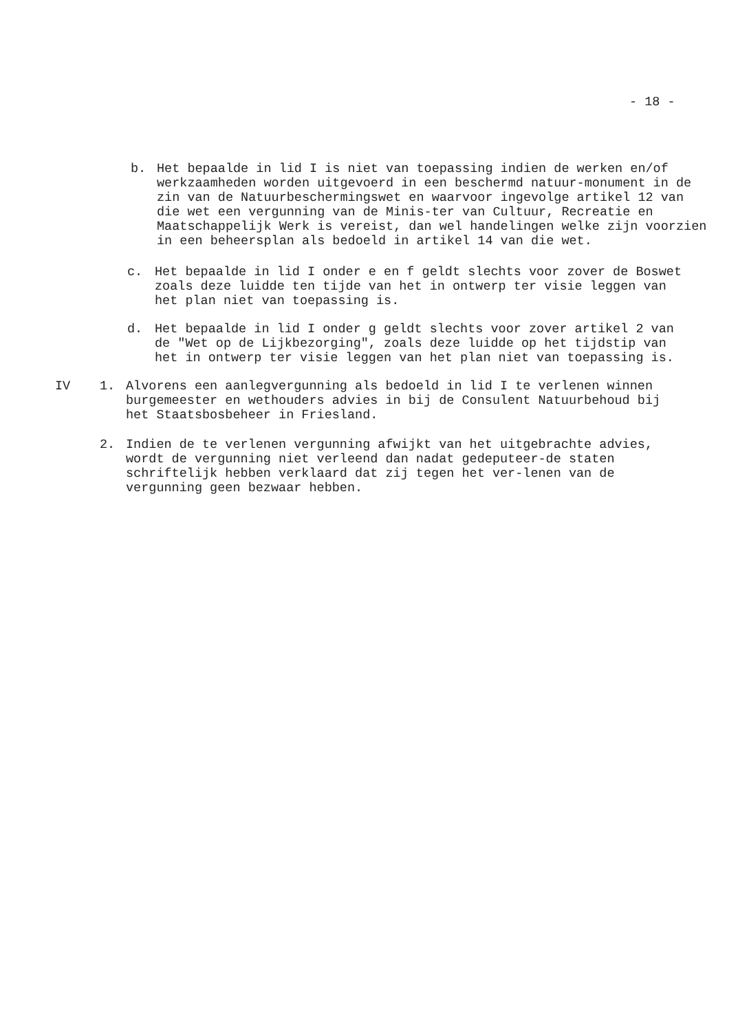- 18 -
b. Het bepaalde in lid I is niet van toepassing indien de werken en/of werkzaamheden worden uitgevoerd in een beschermd natuur-monument in de zin van de Natuurbeschermingswet en waarvoor ingevolge artikel 12 van die wet een vergunning van de Minis-ter van Cultuur, Recreatie en Maatschappelijk Werk is vereist, dan wel handelingen welke zijn voorzien in een beheersplan als bedoeld in artikel 14 van die wet.
c. Het bepaalde in lid I onder e en f geldt slechts voor zover de Boswet zoals deze luidde ten tijde van het in ontwerp ter visie leggen van het plan niet van toepassing is.
d. Het bepaalde in lid I onder g geldt slechts voor zover artikel 2 van de "Wet op de Lijkbezorging", zoals deze luidde op het tijdstip van het in ontwerp ter visie leggen van het plan niet van toepassing is.
IV 1. Alvorens een aanlegvergunning als bedoeld in lid I te verlenen winnen burgemeester en wethouders advies in bij de Consulent Natuurbehoud bij het Staatsbosbeheer in Friesland.
2. Indien de te verlenen vergunning afwijkt van het uitgebrachte advies, wordt de vergunning niet verleend dan nadat gedeputeer-de staten schriftelijk hebben verklaard dat zij tegen het ver-lenen van de vergunning geen bezwaar hebben.